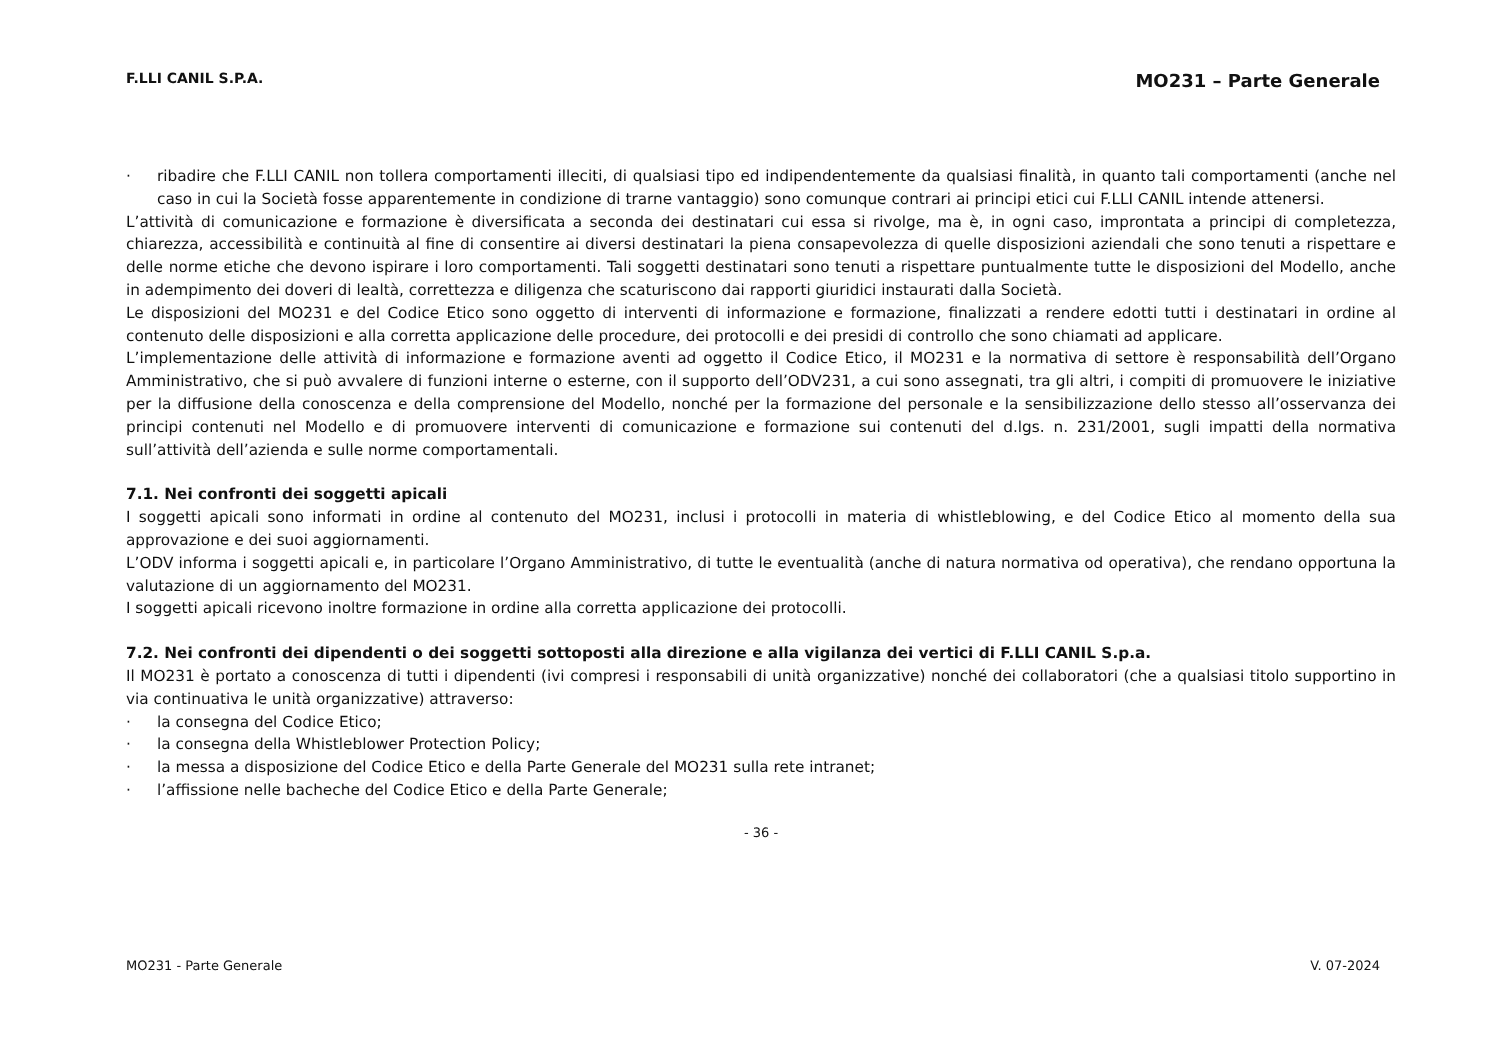F.LLI CANIL S.P.A. MO231 – Parte Generale
· ribadire che F.LLI CANIL non tollera comportamenti illeciti, di qualsiasi tipo ed indipendentemente da qualsiasi finalità, in quanto tali comportamenti (anche nel caso in cui la Società fosse apparentemente in condizione di trarne vantaggio) sono comunque contrari ai principi etici cui F.LLI CANIL intende attenersi.
L’attività di comunicazione e formazione è diversificata a seconda dei destinatari cui essa si rivolge, ma è, in ogni caso, improntata a principi di completezza, chiarezza, accessibilità e continuità al fine di consentire ai diversi destinatari la piena consapevolezza di quelle disposizioni aziendali che sono tenuti a rispettare e delle norme etiche che devono ispirare i loro comportamenti. Tali soggetti destinatari sono tenuti a rispettare puntualmente tutte le disposizioni del Modello, anche in adempimento dei doveri di lealtà, correttezza e diligenza che scaturiscono dai rapporti giuridici instaurati dalla Società.
Le disposizioni del MO231 e del Codice Etico sono oggetto di interventi di informazione e formazione, finalizzati a rendere edotti tutti i destinatari in ordine al contenuto delle disposizioni e alla corretta applicazione delle procedure, dei protocolli e dei presidi di controllo che sono chiamati ad applicare.
L’implementazione delle attività di informazione e formazione aventi ad oggetto il Codice Etico, il MO231 e la normativa di settore è responsabilità dell’Organo Amministrativo, che si può avvalere di funzioni interne o esterne, con il supporto dell’ODV231, a cui sono assegnati, tra gli altri, i compiti di promuovere le iniziative per la diffusione della conoscenza e della comprensione del Modello, nonché per la formazione del personale e la sensibilizzazione dello stesso all’osservanza dei principi contenuti nel Modello e di promuovere interventi di comunicazione e formazione sui contenuti del d.lgs. n. 231/2001, sugli impatti della normativa sull’attività dell’azienda e sulle norme comportamentali.
7.1. Nei confronti dei soggetti apicali
I soggetti apicali sono informati in ordine al contenuto del MO231, inclusi i protocolli in materia di whistleblowing, e del Codice Etico al momento della sua approvazione e dei suoi aggiornamenti.
L’ODV informa i soggetti apicali e, in particolare l’Organo Amministrativo, di tutte le eventualità (anche di natura normativa od operativa), che rendano opportuna la valutazione di un aggiornamento del MO231.
I soggetti apicali ricevono inoltre formazione in ordine alla corretta applicazione dei protocolli.
7.2. Nei confronti dei dipendenti o dei soggetti sottoposti alla direzione e alla vigilanza dei vertici di F.LLI CANIL S.p.a.
Il MO231 è portato a conoscenza di tutti i dipendenti (ivi compresi i responsabili di unità organizzative) nonché dei collaboratori (che a qualsiasi titolo supportino in via continuativa le unità organizzative) attraverso:
· la consegna del Codice Etico;
· la consegna della Whistleblower Protection Policy;
· la messa a disposizione del Codice Etico e della Parte Generale del MO231 sulla rete intranet;
· l’affissione nelle bacheche del Codice Etico e della Parte Generale;
- 36 -
MO231 - Parte Generale V. 07-2024